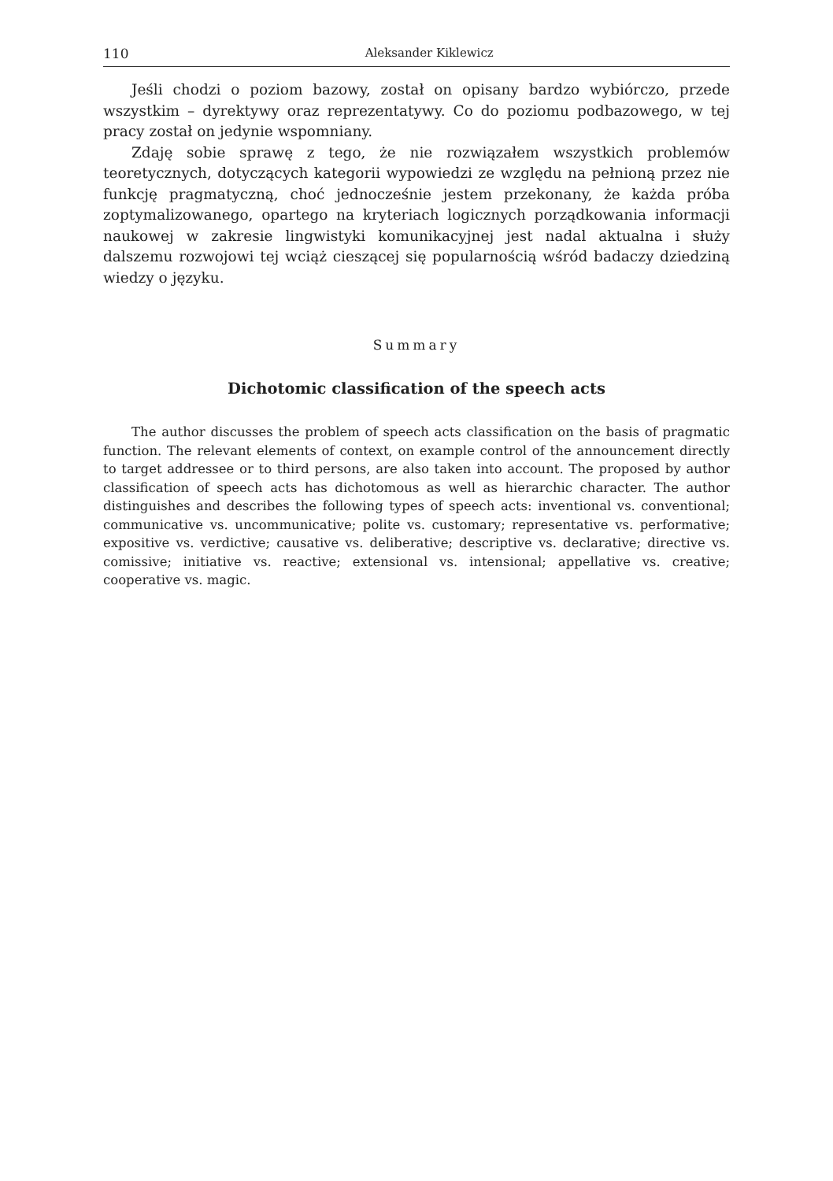110 Aleksander Kiklewicz
Jeśli chodzi o poziom bazowy, został on opisany bardzo wybiórczo, przede wszystkim – dyrektywy oraz reprezentatywy. Co do poziomu podbazowego, w tej pracy został on jedynie wspomniany.
Zdaję sobie sprawę z tego, że nie rozwiązałem wszystkich problemów teoretycznych, dotyczących kategorii wypowiedzi ze względu na pełnioną przez nie funkcję pragmatyczną, choć jednocześnie jestem przekonany, że każda próba zoptymalizowanego, opartego na kryteriach logicznych porządkowania informacji naukowej w zakresie lingwistyki komunikacyjnej jest nadal aktualna i służy dalszemu rozwojowi tej wciąż cieszącej się popularnością wśród badaczy dziedziną wiedzy o języku.
Summary
Dichotomic classification of the speech acts
The author discusses the problem of speech acts classification on the basis of pragmatic function. The relevant elements of context, on example control of the announcement directly to target addressee or to third persons, are also taken into account. The proposed by author classification of speech acts has dichotomous as well as hierarchic character. The author distinguishes and describes the following types of speech acts: inventional vs. conventional; communicative vs. uncommunicative; polite vs. customary; representative vs. performative; expositive vs. verdictive; causative vs. deliberative; descriptive vs. declarative; directive vs. comissive; initiative vs. reactive; extensional vs. intensional; appellative vs. creative; cooperative vs. magic.